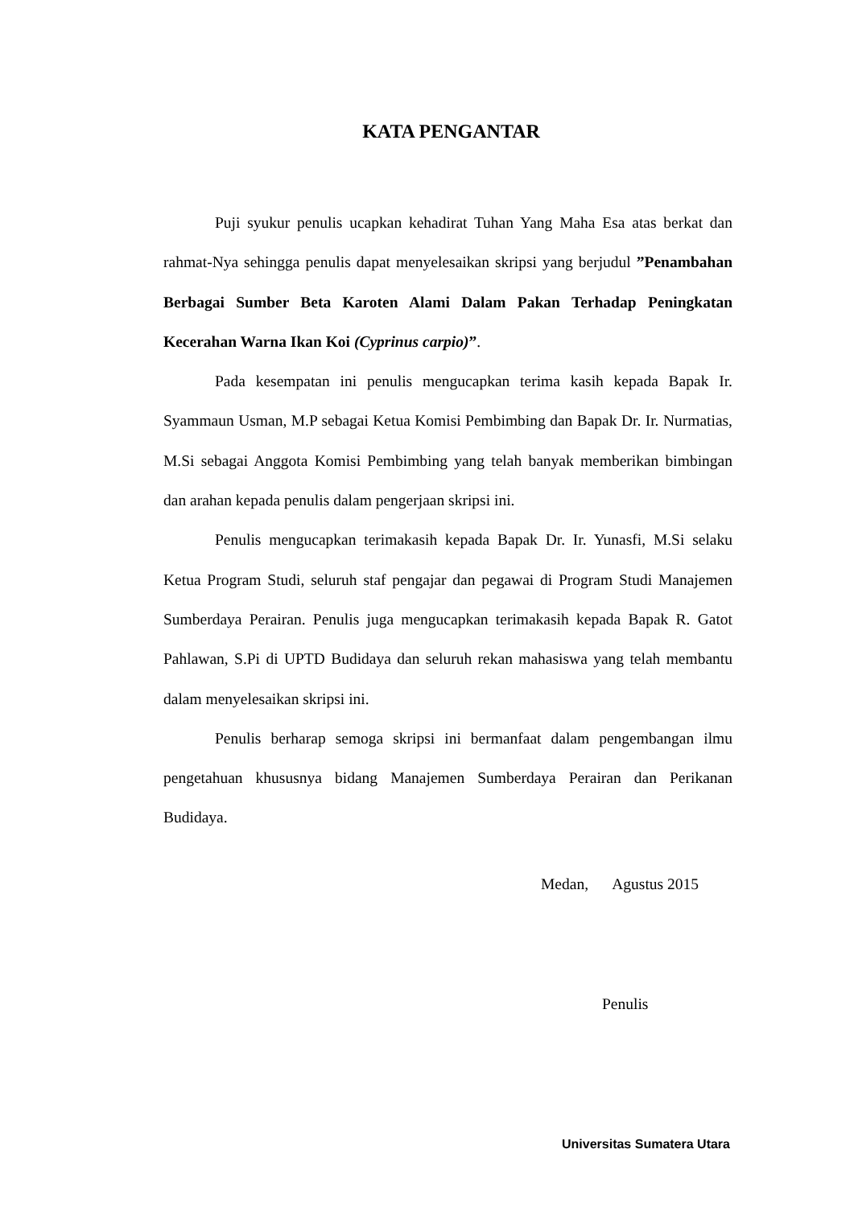KATA PENGANTAR
Puji syukur penulis ucapkan kehadirat Tuhan Yang Maha Esa atas berkat dan rahmat-Nya sehingga penulis dapat menyelesaikan skripsi yang berjudul ”Penambahan Berbagai Sumber Beta Karoten Alami Dalam Pakan Terhadap Peningkatan Kecerahan Warna Ikan Koi (Cyprinus carpio)”.
Pada kesempatan ini penulis mengucapkan terima kasih kepada Bapak Ir. Syammaun Usman, M.P sebagai Ketua Komisi Pembimbing dan Bapak Dr. Ir. Nurmatias, M.Si sebagai Anggota Komisi Pembimbing yang telah banyak memberikan bimbingan dan arahan kepada penulis dalam pengerjaan skripsi ini.
Penulis mengucapkan terimakasih kepada Bapak Dr. Ir. Yunasfi, M.Si selaku Ketua Program Studi, seluruh staf pengajar dan pegawai di Program Studi Manajemen Sumberdaya Perairan. Penulis juga mengucapkan terimakasih kepada Bapak R. Gatot Pahlawan, S.Pi di UPTD Budidaya dan seluruh rekan mahasiswa yang telah membantu dalam menyelesaikan skripsi ini.
Penulis berharap semoga skripsi ini bermanfaat dalam pengembangan ilmu pengetahuan khususnya bidang Manajemen Sumberdaya Perairan dan Perikanan Budidaya.
Medan, Agustus 2015
Penulis
Universitas Sumatera Utara